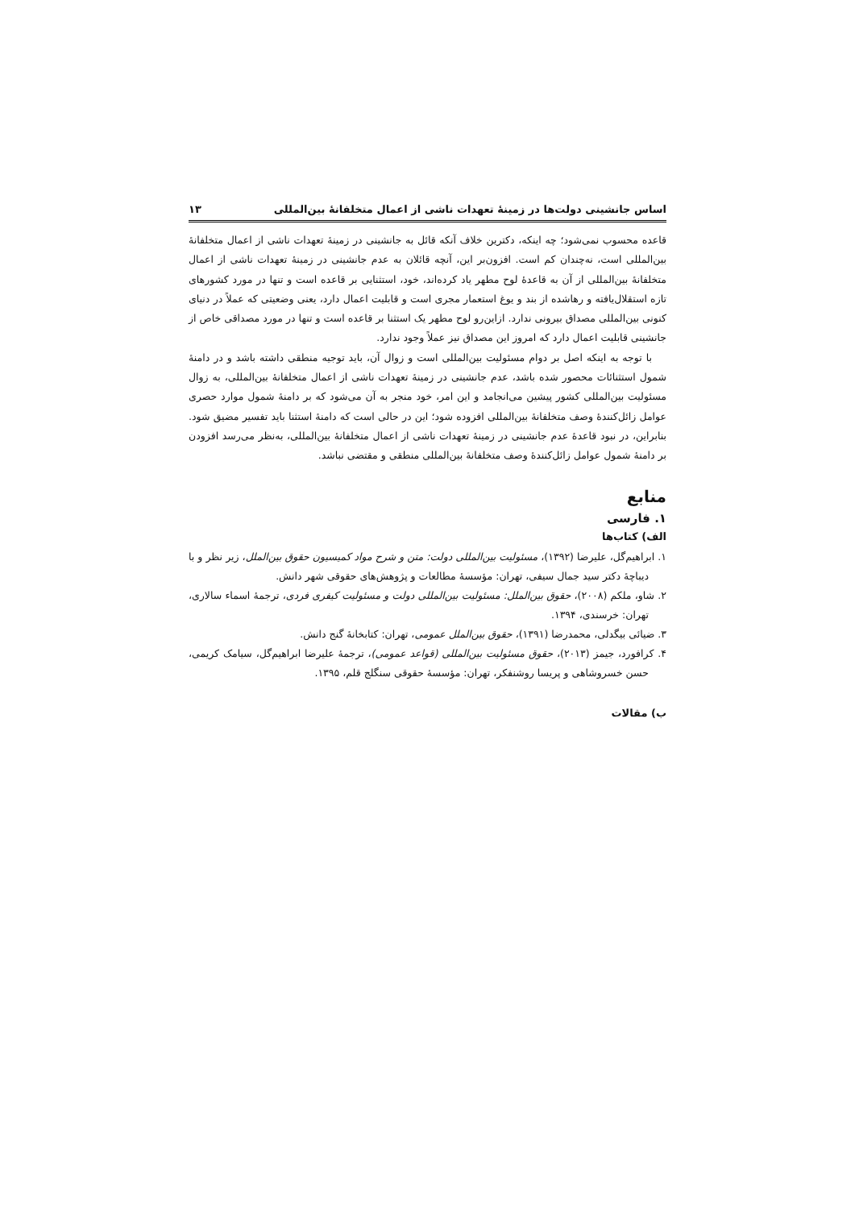اساس جانشینی دولت‌ها در زمینهٔ تعهدات ناشی از اعمال متخلفانهٔ بین‌المللی ۱۳
قاعده محسوب نمی‌شود؛ چه اینکه، دکترین خلاف آنکه قائل به جانشینی در زمینهٔ تعهدات ناشی از اعمال متخلفانهٔ بین‌المللی است، نه‌چندان کم است. افزون‌بر این، آنچه قائلان به عدم جانشینی در زمینهٔ تعهدات ناشی از اعمال متخلفانهٔ بین‌المللی از آن به قاعدهٔ لوح مطهر یاد کرده‌اند، خود، استثنایی بر قاعده است و تنها در مورد کشورهای تازه استقلال‌یافته و رهاشده از بند و یوغ استعمار مجری است و قابلیت اعمال دارد، یعنی وضعیتی که عملاً در دنیای کنونی بین‌المللی مصداق بیرونی ندارد. ازاین‌رو لوح مطهر یک استثنا بر قاعده است و تنها در مورد مصداقی خاص از جانشینی قابلیت اعمال دارد که امروز این مصداق نیز عملاً وجود ندارد.
با توجه به اینکه اصل بر دوام مسئولیت بین‌المللی است و زوال آن، باید توجیه منطقی داشته باشد و در دامنهٔ شمول استثنائات محصور شده باشد، عدم جانشینی در زمینهٔ تعهدات ناشی از اعمال متخلفانهٔ بین‌المللی، به زوال مسئولیت بین‌المللی کشور پیشین می‌انجامد و این امر، خود منجر به آن می‌شود که بر دامنهٔ شمول موارد حصری عوامل زائل‌کنندهٔ وصف متخلفانهٔ بین‌المللی افزوده شود؛ این در حالی است که دامنهٔ استثنا باید تفسیر مضیق شود. بنابراین، در نبود قاعدهٔ عدم جانشینی در زمینهٔ تعهدات ناشی از اعمال متخلفانهٔ بین‌المللی، به‌نظر می‌رسد افزودن بر دامنهٔ شمول عوامل زائل‌کنندهٔ وصف متخلفانهٔ بین‌المللی منطقی و مقتضی نباشد.
منابع
۱. فارسی
الف) کتاب‌ها
۱. ابراهیم‌گل، علیرضا (۱۳۹۲)، مسئولیت بین‌المللی دولت: متن و شرح مواد کمیسیون حقوق بین‌الملل، زیر نظر و با دیباچهٔ دکتر سید جمال سیفی، تهران: مؤسسهٔ مطالعات و پژوهش‌های حقوقی شهر دانش.
۲. شاو، ملکم (۲۰۰۸)، حقوق بین‌الملل: مسئولیت بین‌المللی دولت و مسئولیت کیفری فردی، ترجمهٔ اسماء سالاری، تهران: خرسندی، ۱۳۹۴.
۳. ضیائی بیگدلی، محمدرضا (۱۳۹۱)، حقوق بین‌الملل عمومی، تهران: کتابخانهٔ گنج دانش.
۴. کرافورد، جیمز (۲۰۱۳)، حقوق مسئولیت بین‌المللی (قواعد عمومی)، ترجمهٔ علیرضا ابراهیم‌گل، سیامک کریمی، حسن خسروشاهی و پریسا روشنفکر، تهران: مؤسسهٔ حقوقی سنگلج قلم، ۱۳۹۵.
ب) مقالات